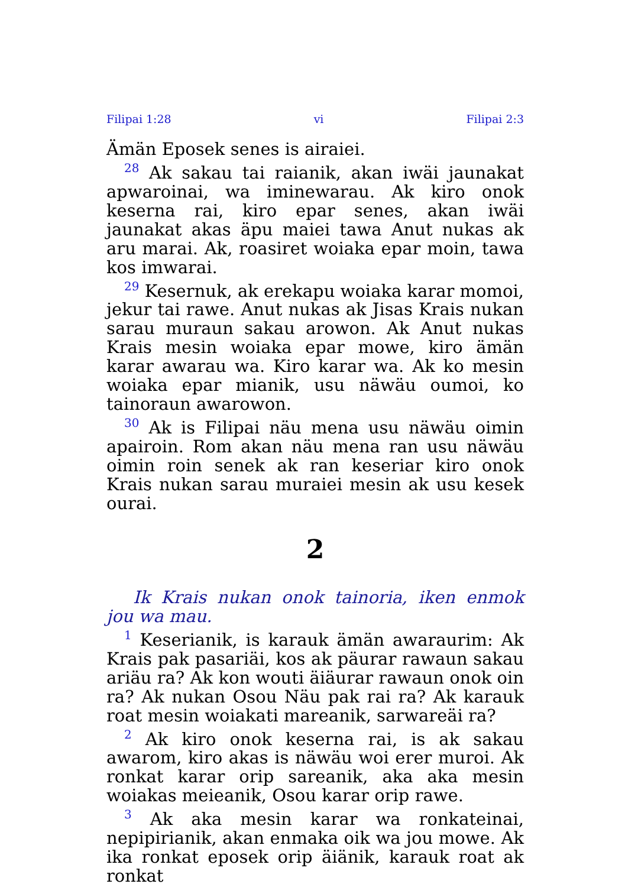Filipai 1:28 vi Filipai 2:3
Ämän Eposek senes is airaiei.
<sup>28</sup> Ak sakau tai raianik, akan iwäi jaunakat apwaroinai, wa iminewarau. Ak kiro onok keserna rai, kiro epar senes, akan iwäi jaunakat akas äpu maiei tawa Anut nukas ak aru marai. Ak, roasiret woiaka epar moin, tawa kos imwarai.
<sup>29</sup> Kesernuk, ak erekapu woiaka karar momoi, jekur tai rawe. Anut nukas ak Jisas Krais nukan sarau muraun sakau arowon. Ak Anut nukas Krais mesin woiaka epar mowe, kiro ämän karar awarau wa. Kiro karar wa. Ak ko mesin woiaka epar mianik, usu näwäu oumoi, ko tainoraun awarowon.
<sup>30</sup> Ak is Filipai näu mena usu näwäu oimin apairoin. Rom akan näu mena ran usu näwäu oimin roin senek ak ran keseriar kiro onok Krais nukan sarau muraiei mesin ak usu kesek ourai.
2
Ik Krais nukan onok tainoria, iken enmok jou wa mau.
<sup>1</sup> Keserianik, is karauk ämän awaraurim: Ak Krais pak pasariäi, kos ak päurar rawaun sakau ariäu ra? Ak kon wouti äiäurar rawaun onok oin ra? Ak nukan Osou Näu pak rai ra? Ak karauk roat mesin woiakati mareanik, sarwareäi ra?
<sup>2</sup> Ak kiro onok keserna rai, is ak sakau awarom, kiro akas is näwäu woi erer muroi. Ak ronkat karar orip sareanik, aka aka mesin woiakas meieanik, Osou karar orip rawe.
<sup>3</sup> Ak aka mesin karar wa ronkateinai, nepipirianik, akan enmaka oik wa jou mowe. Ak ika ronkat eposek orip äiänik, karauk roat ak ronkat